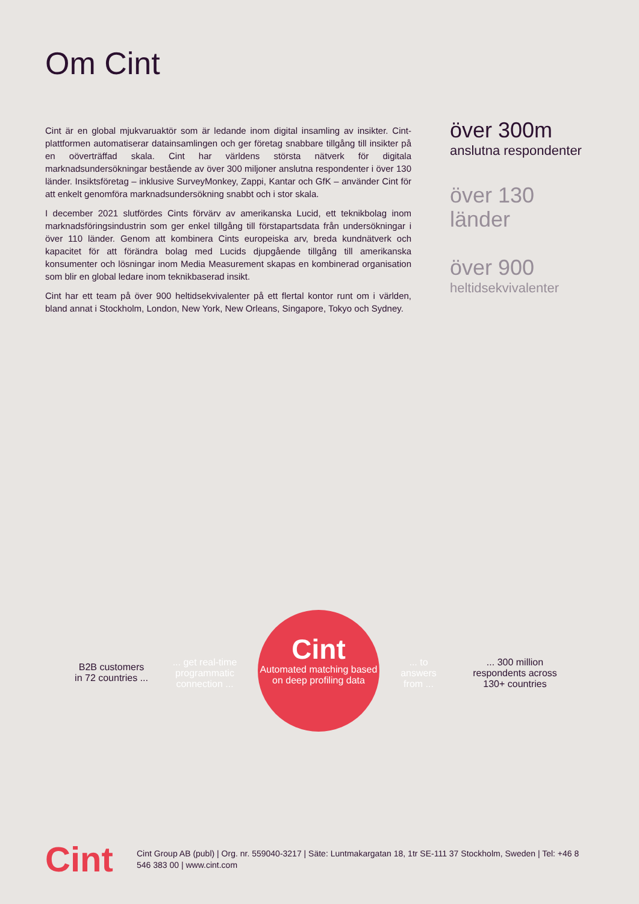Om Cint
Cint är en global mjukvaruaktör som är ledande inom digital insamling av insikter. Cint-plattformen automatiserar datainsamlingen och ger företag snabbare tillgång till insikter på en oöverträffad skala. Cint har världens största nätverk för digitala marknadsundersökningar bestående av över 300 miljoner anslutna respondenter i över 130 länder. Insiktsföretag – inklusive SurveyMonkey, Zappi, Kantar och GfK – använder Cint för att enkelt genomföra marknadsundersökning snabbt och i stor skala.
I december 2021 slutfördes Cints förvärv av amerikanska Lucid, ett teknikbolag inom marknadsföringsindustrin som ger enkel tillgång till förstapartsdata från undersökningar i över 110 länder. Genom att kombinera Cints europeiska arv, breda kundnätverk och kapacitet för att förändra bolag med Lucids djupgående tillgång till amerikanska konsumenter och lösningar inom Media Measurement skapas en kombinerad organisation som blir en global ledare inom teknikbaserad insikt.
Cint har ett team på över 900 heltidsekvivalenter på ett flertal kontor runt om i världen, bland annat i Stockholm, London, New York, New Orleans, Singapore, Tokyo och Sydney.
över 300m
anslutna respondenter
över 130
länder
över 900
heltidsekvivalenter
B2B customers
in 72 countries ...
... get real-time programmatic connection ...
Cint
Automated matching based on deep profiling data
... to answers from ...
... 300 million respondents across 130+ countries
Cint
Cint Group AB (publ) | Org. nr. 559040-3217 | Säte: Luntmakargatan 18, 1tr SE-111 37 Stockholm, Sweden | Tel: +46 8 546 383 00 | www.cint.com